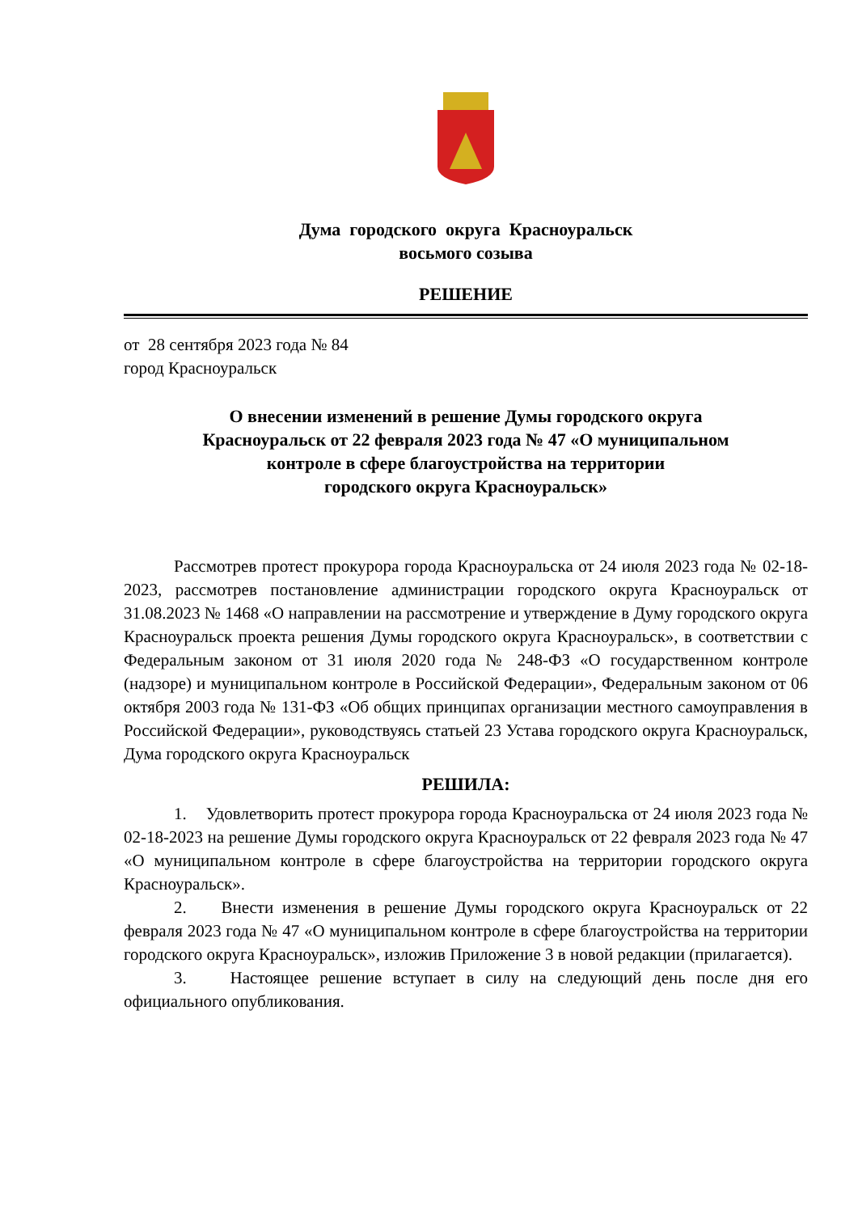Дума городского округа Красноуральск
восьмого созыва
РЕШЕНИЕ
от 28 сентября 2023 года № 84
город Красноуральск
О внесении изменений в решение Думы городского округа
Красноуральск от 22 февраля 2023 года № 47 «О муниципальном
контроле в сфере благоустройства на территории
городского округа Красноуральск»
Рассмотрев протест прокурора города Красноуральска от 24 июля 2023 года № 02-18-2023, рассмотрев постановление администрации городского округа Красноуральск от 31.08.2023 № 1468 «О направлении на рассмотрение и утверждение в Думу городского округа Красноуральск проекта решения Думы городского округа Красноуральск», в соответствии с Федеральным законом от 31 июля 2020 года № 248-ФЗ «О государственном контроле (надзоре) и муниципальном контроле в Российской Федерации», Федеральным законом от 06 октября 2003 года № 131-ФЗ «Об общих принципах организации местного самоуправления в Российской Федерации», руководствуясь статьей 23 Устава городского округа Красноуральск, Дума городского округа Красноуральск
РЕШИЛА:
1. Удовлетворить протест прокурора города Красноуральска от 24 июля 2023 года № 02-18-2023 на решение Думы городского округа Красноуральск от 22 февраля 2023 года № 47 «О муниципальном контроле в сфере благоустройства на территории городского округа Красноуральск».
2. Внести изменения в решение Думы городского округа Красноуральск от 22 февраля 2023 года № 47 «О муниципальном контроле в сфере благоустройства на территории городского округа Красноуральск», изложив Приложение 3 в новой редакции (прилагается).
3. Настоящее решение вступает в силу на следующий день после дня его официального опубликования.